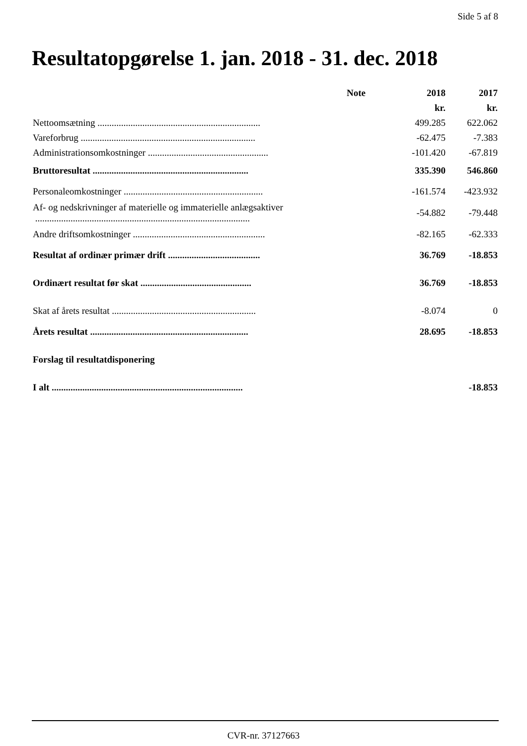Side 5 af 8
Resultatopgørelse 1. jan. 2018 - 31. dec. 2018
| | Note | 2018 | 2017 |
| --- | --- | --- | --- |
| | | kr. | kr. |
| Nettoomsætning ..................................................................... | | 499.285 | 622.062 |
| Vareforbrug .......................................................................... | | -62.475 | -7.383 |
| Administrationsomkostninger ................................................... | | -101.420 | -67.819 |
| Bruttoresultat .................................................................. | | 335.390 | 546.860 |
| Personaleomkostninger ........................................................... | | -161.574 | -423.932 |
| Af- og nedskrivninger af materielle og immaterielle anlægsaktiver ........................................................................................... | | -54.882 | -79.448 |
| Andre driftsomkostninger ........................................................ | | -82.165 | -62.333 |
| Resultat af ordinær primær drift ....................................... | | 36.769 | -18.853 |
| Ordinært resultat før skat ............................................... | | 36.769 | -18.853 |
| Skat af årets resultat ............................................................. | | -8.074 | 0 |
| Årets resultat ................................................................... | | 28.695 | -18.853 |
| Forslag til resultatdisponering | | | |
| I alt ................................................................................. | | | -18.853 |
CVR-nr. 37127663